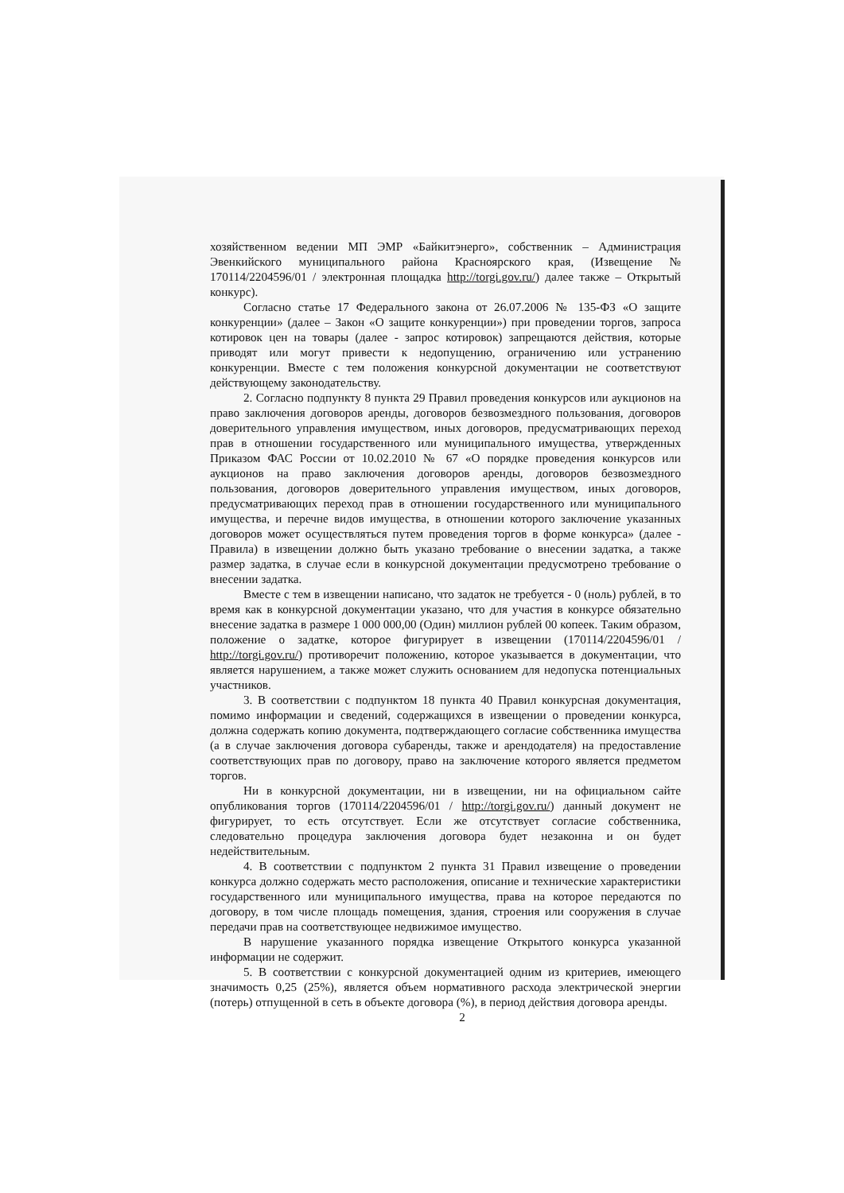хозяйственном ведении МП ЭМР «Байкитэнерго», собственник – Администрация Эвенкийского муниципального района Красноярского края, (Извещение № 170114/2204596/01 / электронная площадка http://torgi.gov.ru/) далее также – Открытый конкурс).
Согласно статье 17 Федерального закона от 26.07.2006 № 135-ФЗ «О защите конкуренции» (далее – Закон «О защите конкуренции») при проведении торгов, запроса котировок цен на товары (далее - запрос котировок) запрещаются действия, которые приводят или могут привести к недопущению, ограничению или устранению конкуренции. Вместе с тем положения конкурсной документации не соответствуют действующему законодательству.
2. Согласно подпункту 8 пункта 29 Правил проведения конкурсов или аукционов на право заключения договоров аренды, договоров безвозмездного пользования, договоров доверительного управления имуществом, иных договоров, предусматривающих переход прав в отношении государственного или муниципального имущества, утвержденных Приказом ФАС России от 10.02.2010 № 67 «О порядке проведения конкурсов или аукционов на право заключения договоров аренды, договоров безвозмездного пользования, договоров доверительного управления имуществом, иных договоров, предусматривающих переход прав в отношении государственного или муниципального имущества, и перечне видов имущества, в отношении которого заключение указанных договоров может осуществляться путем проведения торгов в форме конкурса» (далее - Правила) в извещении должно быть указано требование о внесении задатка, а также размер задатка, в случае если в конкурсной документации предусмотрено требование о внесении задатка.
Вместе с тем в извещении написано, что задаток не требуется - 0 (ноль) рублей, в то время как в конкурсной документации указано, что для участия в конкурсе обязательно внесение задатка в размере 1 000 000,00 (Один) миллион рублей 00 копеек. Таким образом, положение о задатке, которое фигурирует в извещении (170114/2204596/01 / http://torgi.gov.ru/) противоречит положению, которое указывается в документации, что является нарушением, а также может служить основанием для недопуска потенциальных участников.
3. В соответствии с подпунктом 18 пункта 40 Правил конкурсная документация, помимо информации и сведений, содержащихся в извещении о проведении конкурса, должна содержать копию документа, подтверждающего согласие собственника имущества (а в случае заключения договора субаренды, также и арендодателя) на предоставление соответствующих прав по договору, право на заключение которого является предметом торгов.
Ни в конкурсной документации, ни в извещении, ни на официальном сайте опубликования торгов (170114/2204596/01 / http://torgi.gov.ru/) данный документ не фигурирует, то есть отсутствует. Если же отсутствует согласие собственника, следовательно процедура заключения договора будет незаконна и он будет недействительным.
4. В соответствии с подпунктом 2 пункта 31 Правил извещение о проведении конкурса должно содержать место расположения, описание и технические характеристики государственного или муниципального имущества, права на которое передаются по договору, в том числе площадь помещения, здания, строения или сооружения в случае передачи прав на соответствующее недвижимое имущество.
В нарушение указанного порядка извещение Открытого конкурса указанной информации не содержит.
5. В соответствии с конкурсной документацией одним из критериев, имеющего значимость 0,25 (25%), является объем нормативного расхода электрической энергии (потерь) отпущенной в сеть в объекте договора (%), в период действия договора аренды.
2